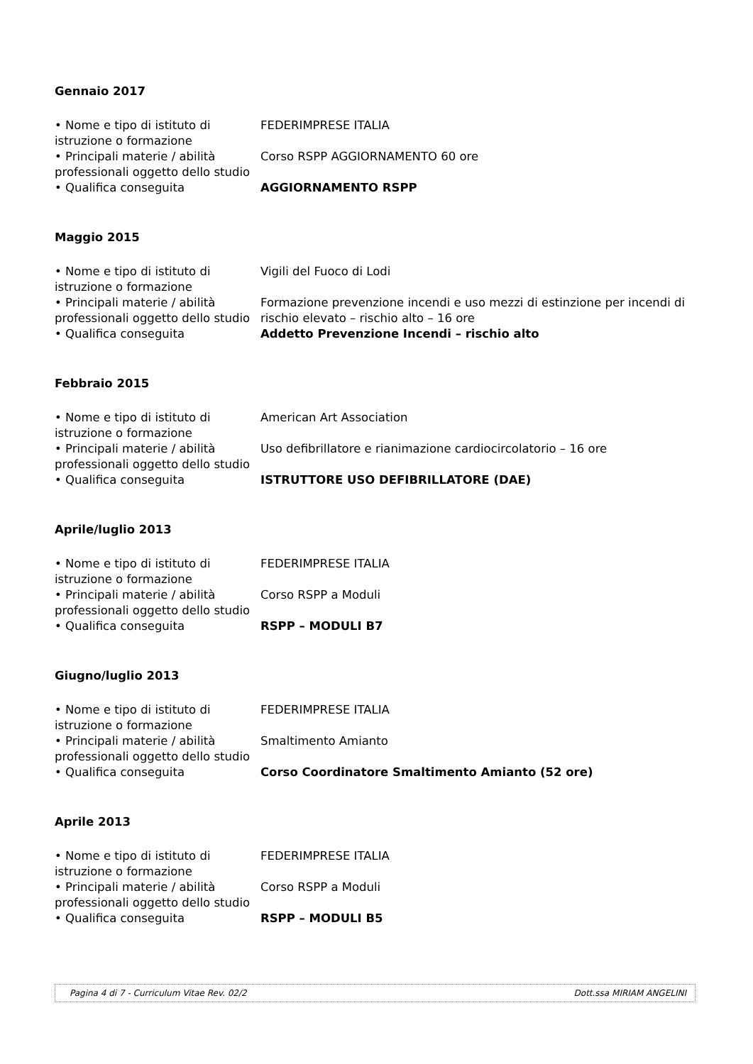Gennaio 2017
• Nome e tipo di istituto di istruzione o formazione
FEDERIMPRESE ITALIA
• Principali materie / abilità professionali oggetto dello studio
Corso RSPP AGGIORNAMENTO 60 ore
• Qualifica conseguita AGGIORNAMENTO RSPP
Maggio 2015
• Nome e tipo di istituto di istruzione o formazione
Vigili del Fuoco di Lodi
• Principali materie / abilità professionali oggetto dello studio
Formazione prevenzione incendi e uso mezzi di estinzione per incendi di rischio elevato – rischio alto – 16 ore
• Qualifica conseguita Addetto Prevenzione Incendi – rischio alto
Febbraio 2015
• Nome e tipo di istituto di istruzione o formazione
American Art Association
• Principali materie / abilità professionali oggetto dello studio
Uso defibrillatore e rianimazione cardiocircolatorio – 16 ore
• Qualifica conseguita ISTRUTTORE USO DEFIBRILLATORE (DAE)
Aprile/luglio 2013
• Nome e tipo di istituto di istruzione o formazione
FEDERIMPRESE ITALIA
• Principali materie / abilità professionali oggetto dello studio
Corso RSPP a Moduli
• Qualifica conseguita RSPP – MODULI B7
Giugno/luglio 2013
• Nome e tipo di istituto di istruzione o formazione
FEDERIMPRESE ITALIA
• Principali materie / abilità professionali oggetto dello studio
Smaltimento Amianto
• Qualifica conseguita Corso Coordinatore Smaltimento Amianto (52 ore)
Aprile 2013
• Nome e tipo di istituto di istruzione o formazione
FEDERIMPRESE ITALIA
• Principali materie / abilità professionali oggetto dello studio
Corso RSPP a Moduli
• Qualifica conseguita RSPP – MODULI B5
Pagina 4 di 7 - Curriculum Vitae Rev. 02/2 Dott.ssa MIRIAM ANGELINI